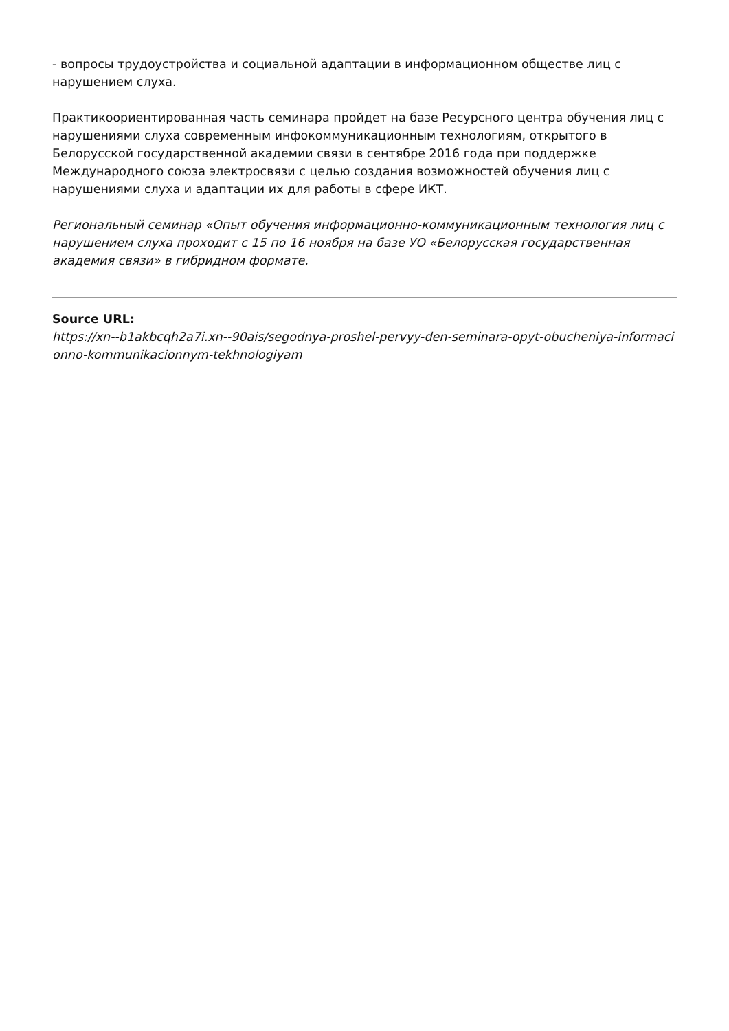- вопросы трудоустройства и социальной адаптации в информационном обществе лиц с нарушением слуха.
Практикоориентированная часть семинара пройдет на базе Ресурсного центра обучения лиц с нарушениями слуха современным инфокоммуникационным технологиям, открытого в Белорусской государственной академии связи в сентябре 2016 года при поддержке Международного союза электросвязи с целью создания возможностей обучения лиц с нарушениями слуха и адаптации их для работы в сфере ИКТ.
Региональный семинар «Опыт обучения информационно-коммуникационным технология лиц с нарушением слуха проходит с 15 по 16 ноября на базе УО «Белорусская государственная академия связи» в гибридном формате.
Source URL:
https://xn--b1akbcqh2a7i.xn--90ais/segodnya-proshel-pervyy-den-seminara-opyt-obucheniya-informacionno-kommunikacionnym-tekhnologiyam